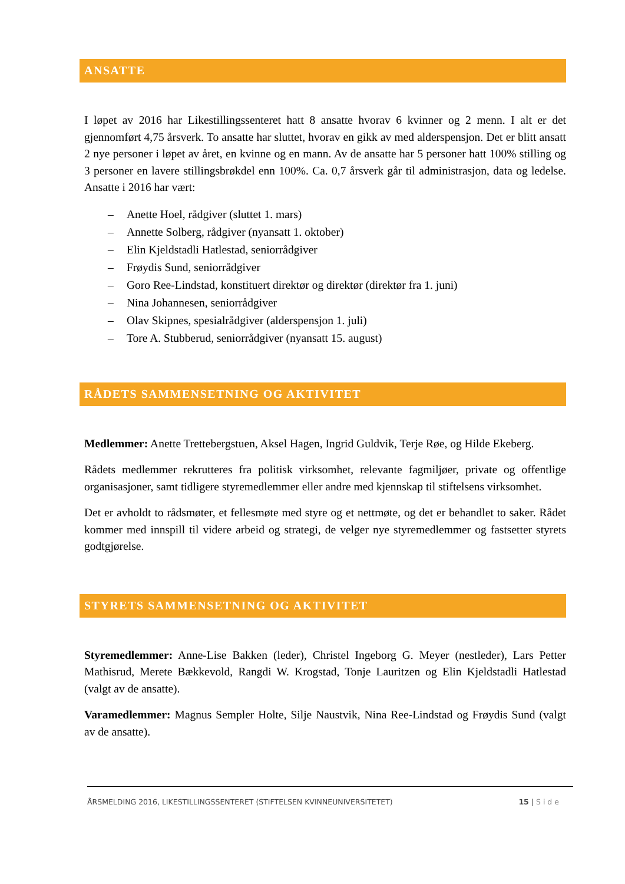ANSATTE
I løpet av 2016 har Likestillingssenteret hatt 8 ansatte hvorav 6 kvinner og 2 menn. I alt er det gjennomført 4,75 årsverk. To ansatte har sluttet, hvorav en gikk av med alderspensjon. Det er blitt ansatt 2 nye personer i løpet av året, en kvinne og en mann. Av de ansatte har 5 personer hatt 100% stilling og 3 personer en lavere stillingsbrøkdel enn 100%. Ca. 0,7 årsverk går til administrasjon, data og ledelse. Ansatte i 2016 har vært:
– Anette Hoel, rådgiver (sluttet 1. mars)
– Annette Solberg, rådgiver (nyansatt 1. oktober)
– Elin Kjeldstadli Hatlestad, seniorrådgiver
– Frøydis Sund, seniorrådgiver
– Goro Ree-Lindstad, konstituert direktør og direktør (direktør fra 1. juni)
– Nina Johannesen, seniorrådgiver
– Olav Skipnes, spesialrådgiver (alderspensjon 1. juli)
– Tore A. Stubberud, seniorrådgiver (nyansatt 15. august)
RÅDETS SAMMENSETNING OG AKTIVITET
Medlemmer: Anette Trettebergstuen, Aksel Hagen, Ingrid Guldvik, Terje Røe, og Hilde Ekeberg.
Rådets medlemmer rekrutteres fra politisk virksomhet, relevante fagmiljøer, private og offentlige organisasjoner, samt tidligere styremedlemmer eller andre med kjennskap til stiftelsens virksomhet.
Det er avholdt to rådsmøter, et fellesmøte med styre og et nettmøte, og det er behandlet to saker. Rådet kommer med innspill til videre arbeid og strategi, de velger nye styremedlemmer og fastsetter styrets godtgjørelse.
STYRETS SAMMENSETNING OG AKTIVITET
Styremedlemmer: Anne-Lise Bakken (leder), Christel Ingeborg G. Meyer (nestleder), Lars Petter Mathisrud, Merete Bækkevold, Rangdi W. Krogstad, Tonje Lauritzen og Elin Kjeldstadli Hatlestad (valgt av de ansatte).
Varamedlemmer: Magnus Sempler Holte, Silje Naustvik, Nina Ree-Lindstad og Frøydis Sund (valgt av de ansatte).
ÅRSMELDING 2016, LIKESTILLINGSSENTERET (STIFTELSEN KVINNEUNIVERSITETET) 15 | Side